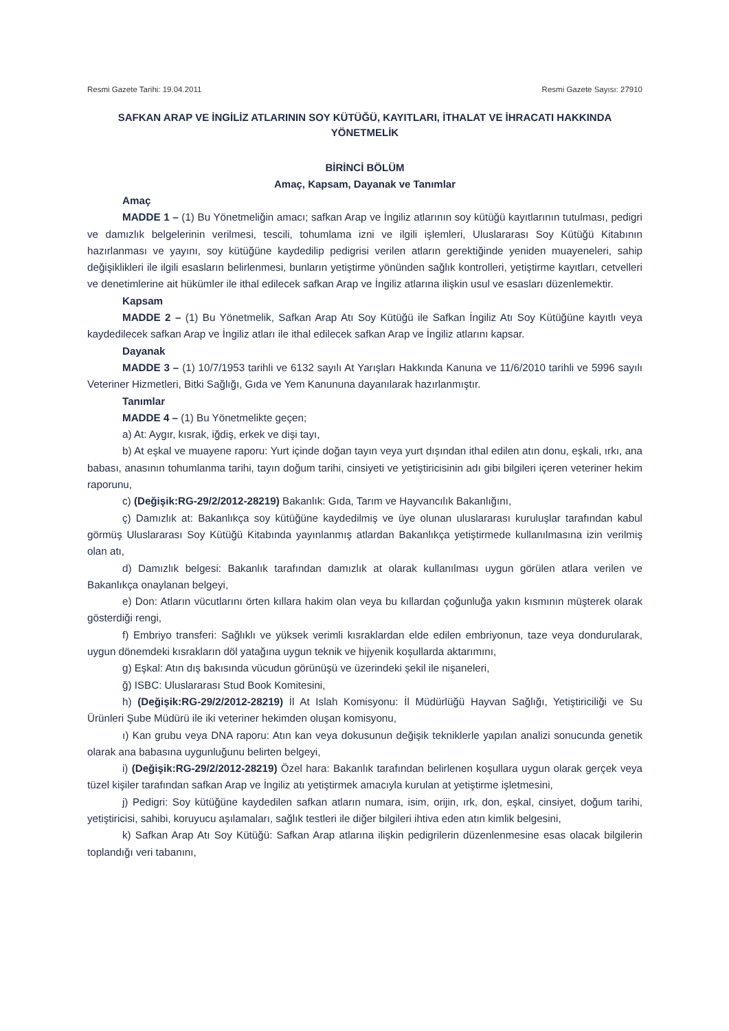Resmi Gazete Tarihi: 19.04.2011 Resmi Gazete Sayısı: 27910
SAFKAN ARAP VE İNGİLİZ ATLARININ SOY KÜTÜĞÜ, KAYITLARI, İTHALAT VE İHRACATI HAKKINDA YÖNETMELİK
BİRİNCİ BÖLÜM
Amaç, Kapsam, Dayanak ve Tanımlar
Amaç
MADDE 1 – (1) Bu Yönetmeliğin amacı; safkan Arap ve İngiliz atlarının soy kütüğü kayıtlarının tutulması, pedigri ve damızlık belgelerinin verilmesi, tescili, tohumlama izni ve ilgili işlemleri, Uluslararası Soy Kütüğü Kitabının hazırlanması ve yayını, soy kütüğüne kaydedilip pedigrisi verilen atların gerektiğinde yeniden muayeneleri, sahip değişiklikleri ile ilgili esasların belirlenmesi, bunların yetiştirme yönünden sağlık kontrolleri, yetiştirme kayıtları, cetvelleri ve denetimlerine ait hükümler ile ithal edilecek safkan Arap ve İngiliz atlarına ilişkin usul ve esasları düzenlemektir.
Kapsam
MADDE 2 – (1) Bu Yönetmelik, Safkan Arap Atı Soy Kütüğü ile Safkan İngiliz Atı Soy Kütüğüne kayıtlı veya kaydedilecek safkan Arap ve İngiliz atları ile ithal edilecek safkan Arap ve İngiliz atlarını kapsar.
Dayanak
MADDE 3 – (1) 10/7/1953 tarihli ve 6132 sayılı At Yarışları Hakkında Kanuna ve 11/6/2010 tarihli ve 5996 sayılı Veteriner Hizmetleri, Bitki Sağlığı, Gıda ve Yem Kanununa dayanılarak hazırlanmıştır.
Tanımlar
MADDE 4 – (1) Bu Yönetmelikte geçen;
a) At: Aygır, kısrak, iğdiş, erkek ve dişi tayı,
b) At eşkal ve muayene raporu: Yurt içinde doğan tayın veya yurt dışından ithal edilen atın donu, eşkali, ırkı, ana babası, anasının tohumlanma tarihi, tayın doğum tarihi, cinsiyeti ve yetiştiricisinin adı gibi bilgileri içeren veteriner hekim raporunu,
c) (Değişik:RG-29/2/2012-28219) Bakanlık: Gıda, Tarım ve Hayvancılık Bakanlığını,
ç) Damızlık at: Bakanlıkça soy kütüğüne kaydedilmiş ve üye olunan uluslararası kuruluşlar tarafından kabul görmüş Uluslararası Soy Kütüğü Kitabında yayınlanmış atlardan Bakanlıkça yetiştirmede kullanılmasına izin verilmiş olan atı,
d) Damızlık belgesi: Bakanlık tarafından damızlık at olarak kullanılması uygun görülen atlara verilen ve Bakanlıkça onaylanan belgeyi,
e) Don: Atların vücutlarını örten kıllara hakim olan veya bu kıllardan çoğunluğa yakın kısmının müşterek olarak gösterdiği rengi,
f) Embriyo transferi: Sağlıklı ve yüksek verimli kısraklardan elde edilen embriyonun, taze veya dondurularak, uygun dönemdeki kısrakların döl yatağına uygun teknik ve hijyenik koşullarda aktarımını,
g) Eşkal: Atın dış bakısında vücudun görünüşü ve üzerindeki şekil ile nişaneleri,
ğ) ISBC: Uluslararası Stud Book Komitesini,
h) (Değişik:RG-29/2/2012-28219) İl At Islah Komisyonu: İl Müdürlüğü Hayvan Sağlığı, Yetiştiriciliği ve Su Ürünleri Şube Müdürü ile iki veteriner hekimden oluşan komisyonu,
ı) Kan grubu veya DNA raporu: Atın kan veya dokusunun değişik tekniklerle yapılan analizi sonucunda genetik olarak ana babasına uygunluğunu belirten belgeyi,
i) (Değişik:RG-29/2/2012-28219) Özel hara: Bakanlık tarafından belirlenen koşullara uygun olarak gerçek veya tüzel kişiler tarafından safkan Arap ve İngiliz atı yetiştirmek amacıyla kurulan at yetiştirme işletmesini,
j) Pedigri: Soy kütüğüne kaydedilen safkan atların numara, isim, orijin, ırk, don, eşkal, cinsiyet, doğum tarihi, yetiştiricisi, sahibi, koruyucu aşılamaları, sağlık testleri ile diğer bilgileri ihtiva eden atın kimlik belgesini,
k) Safkan Arap Atı Soy Kütüğü: Safkan Arap atlarına ilişkin pedigrilerin düzenlenmesine esas olacak bilgilerin toplandığı veri tabanını,